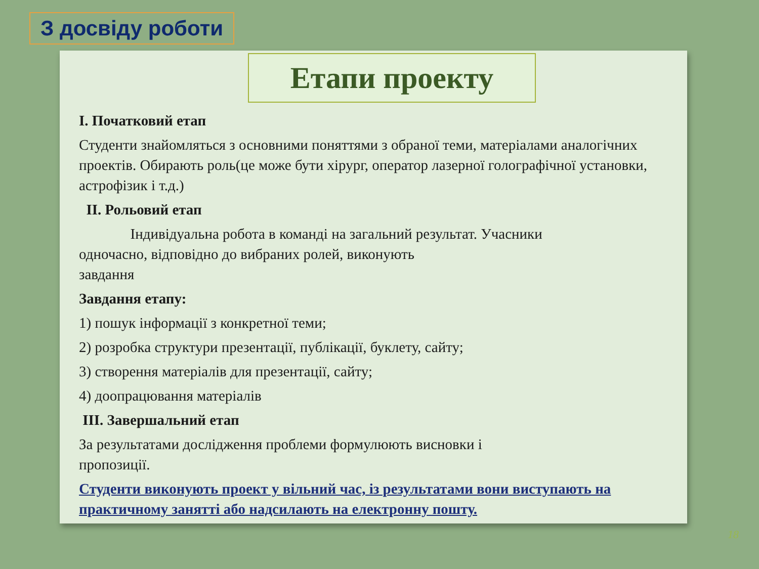З досвіду роботи
Етапи проекту
І. Початковий етап
Студенти знайомляться з основними поняттями з обраної теми, матеріалами аналогічних проектів. Обирають роль(це може бути хірург, оператор лазерної голографічної установки, астрофізик і т.д.)
ІІ. Рольовий етап
Індивідуальна робота в команді на загальний результат. Учасники
одночасно, відповідно до вибраних ролей, виконують
завдання
Завдання етапу:
1) пошук інформації з конкретної теми;
2) розробка структури презентації, публікації, буклету, сайту;
3) створення матеріалів для презентації, сайту;
4) доопрацювання матеріалів
ІІІ. Завершальний етап
За результатами дослідження проблеми формулюють висновки і
пропозиції.
Студенти виконують проект у вільний час, із результатами вони виступають на практичному занятті або надсилають на електронну пошту.
18